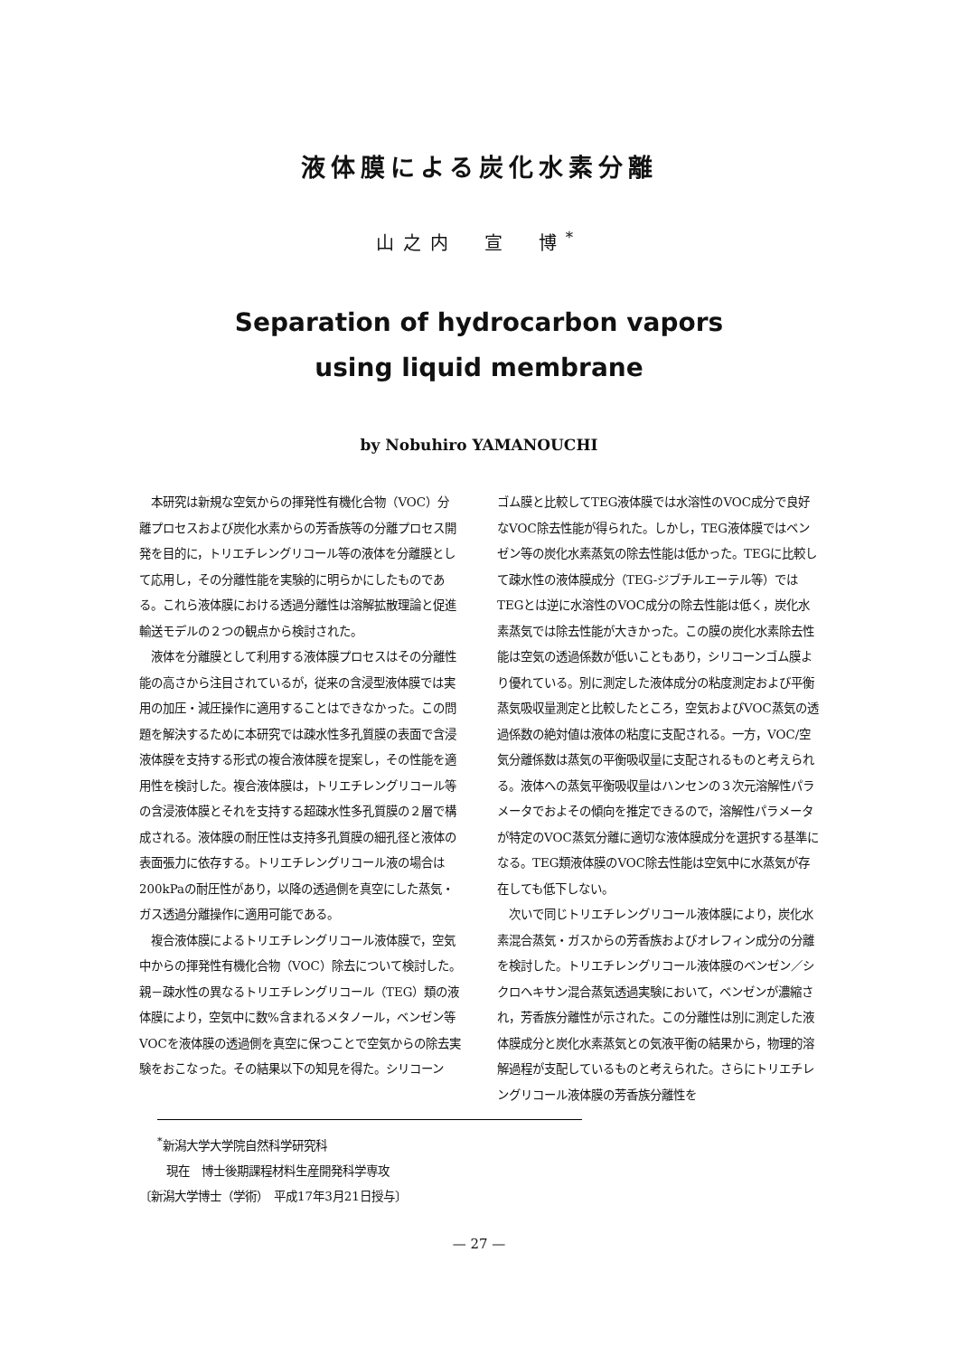液体膜による炭化水素分離
山之内　宣　博<sup>*</sup>
Separation of hydrocarbon vapors
using liquid membrane
by Nobuhiro YAMANOUCHI
本研究は新規な空気からの揮発性有機化合物（VOC）分離プロセスおよび炭化水素からの芳香族等の分離プロセス開発を目的に，トリエチレングリコール等の液体を分離膜として応用し，その分離性能を実験的に明らかにしたものである。これら液体膜における透過分離性は溶解拡散理論と促進輸送モデルの２つの観点から検討された。
液体を分離膜として利用する液体膜プロセスはその分離性能の高さから注目されているが，従来の含浸型液体膜では実用の加圧・減圧操作に適用することはできなかった。この問題を解決するために本研究では疎水性多孔質膜の表面で含浸液体膜を支持する形式の複合液体膜を提案し，その性能を適用性を検討した。複合液体膜は，トリエチレングリコール等の含浸液体膜とそれを支持する超疎水性多孔質膜の２層で構成される。液体膜の耐圧性は支持多孔質膜の細孔径と液体の表面張力に依存する。トリエチレングリコール液の場合は200kPaの耐圧性があり，以降の透過側を真空にした蒸気・ガス透過分離操作に適用可能である。
複合液体膜によるトリエチレングリコール液体膜で，空気中からの揮発性有機化合物（VOC）除去について検討した。親－疎水性の異なるトリエチレングリコール（TEG）類の液体膜により，空気中に数%含まれるメタノール，ベンゼン等VOCを液体膜の透過側を真空に保つことで空気からの除去実験をおこなった。その結果以下の知見を得た。シリコーン
ゴム膜と比較してTEG液体膜では水溶性のVOC成分で良好なVOC除去性能が得られた。しかし，TEG液体膜ではベンゼン等の炭化水素蒸気の除去性能は低かった。TEGに比較して疎水性の液体膜成分（TEG-ジブチルエーテル等）ではTEGとは逆に水溶性のVOC成分の除去性能は低く，炭化水素蒸気では除去性能が大きかった。この膜の炭化水素除去性能は空気の透過係数が低いこともあり，シリコーンゴム膜より優れている。別に測定した液体成分の粘度測定および平衡蒸気吸収量測定と比較したところ，空気およびVOC蒸気の透過係数の絶対値は液体の粘度に支配される。一方，VOC/空気分離係数は蒸気の平衡吸収量に支配されるものと考えられる。液体への蒸気平衡吸収量はハンセンの３次元溶解性パラメータでおよその傾向を推定できるので，溶解性パラメータが特定のVOC蒸気分離に適切な液体膜成分を選択する基準になる。TEG類液体膜のVOC除去性能は空気中に水蒸気が存在しても低下しない。
次いで同じトリエチレングリコール液体膜により，炭化水素混合蒸気・ガスからの芳香族およびオレフィン成分の分離を検討した。トリエチレングリコール液体膜のベンゼン／シクロヘキサン混合蒸気透過実験において，ベンゼンが濃縮され，芳香族分離性が示された。この分離性は別に測定した液体膜成分と炭化水素蒸気との気液平衡の結果から，物理的溶解過程が支配しているものと考えられた。さらにトリエチレングリコール液体膜の芳香族分離性を
<sup>*</sup> 新潟大学大学院自然科学研究科
現在　博士後期課程材料生産開発科学専攻
〔新潟大学博士（学術）　平成17年3月21日授与〕
— 27 —